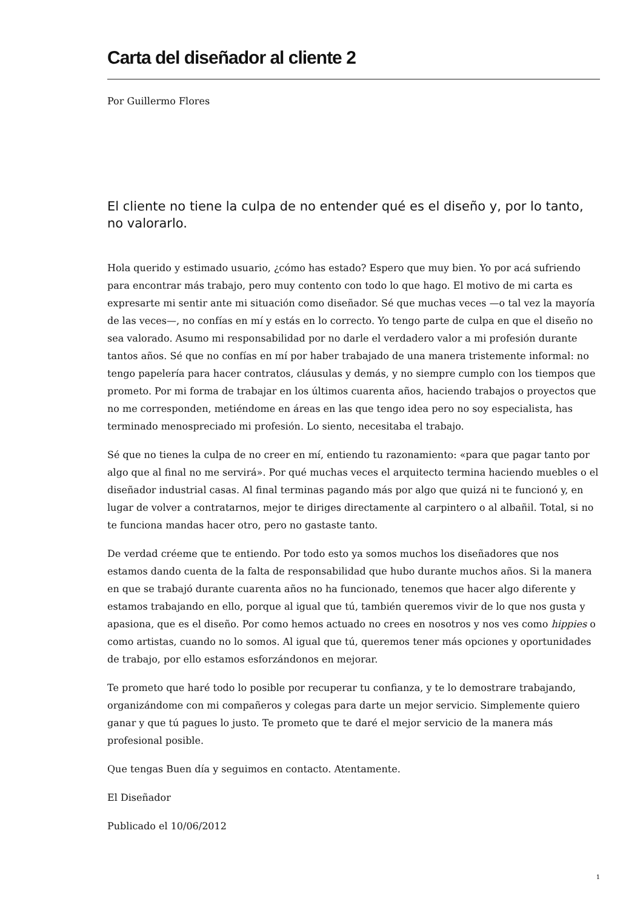Carta del diseñador al cliente 2
Por Guillermo Flores
El cliente no tiene la culpa de no entender qué es el diseño y, por lo tanto, no valorarlo.
Hola querido y estimado usuario, ¿cómo has estado? Espero que muy bien. Yo por acá sufriendo para encontrar más trabajo, pero muy contento con todo lo que hago. El motivo de mi carta es expresarte mi sentir ante mi situación como diseñador. Sé que muchas veces —o tal vez la mayoría de las veces—, no confías en mí y estás en lo correcto. Yo tengo parte de culpa en que el diseño no sea valorado. Asumo mi responsabilidad por no darle el verdadero valor a mi profesión durante tantos años. Sé que no confías en mí por haber trabajado de una manera tristemente informal: no tengo papelería para hacer contratos, cláusulas y demás, y no siempre cumplo con los tiempos que prometo. Por mi forma de trabajar en los últimos cuarenta años, haciendo trabajos o proyectos que no me corresponden, metiéndome en áreas en las que tengo idea pero no soy especialista, has terminado menospreciado mi profesión. Lo siento, necesitaba el trabajo.
Sé que no tienes la culpa de no creer en mí, entiendo tu razonamiento: «para que pagar tanto por algo que al final no me servirá». Por qué muchas veces el arquitecto termina haciendo muebles o el diseñador industrial casas. Al final terminas pagando más por algo que quizá ni te funcionó y, en lugar de volver a contratarnos, mejor te diriges directamente al carpintero o al albañil. Total, si no te funciona mandas hacer otro, pero no gastaste tanto.
De verdad créeme que te entiendo. Por todo esto ya somos muchos los diseñadores que nos estamos dando cuenta de la falta de responsabilidad que hubo durante muchos años. Si la manera en que se trabajó durante cuarenta años no ha funcionado, tenemos que hacer algo diferente y estamos trabajando en ello, porque al igual que tú, también queremos vivir de lo que nos gusta y apasiona, que es el diseño. Por como hemos actuado no crees en nosotros y nos ves como hippies o como artistas, cuando no lo somos. Al igual que tú, queremos tener más opciones y oportunidades de trabajo, por ello estamos esforzándonos en mejorar.
Te prometo que haré todo lo posible por recuperar tu confianza, y te lo demostrare trabajando, organizándome con mi compañeros y colegas para darte un mejor servicio. Simplemente quiero ganar y que tú pagues lo justo. Te prometo que te daré el mejor servicio de la manera más profesional posible.
Que tengas Buen día y seguimos en contacto. Atentamente.
El Diseñador
Publicado el 10/06/2012
1